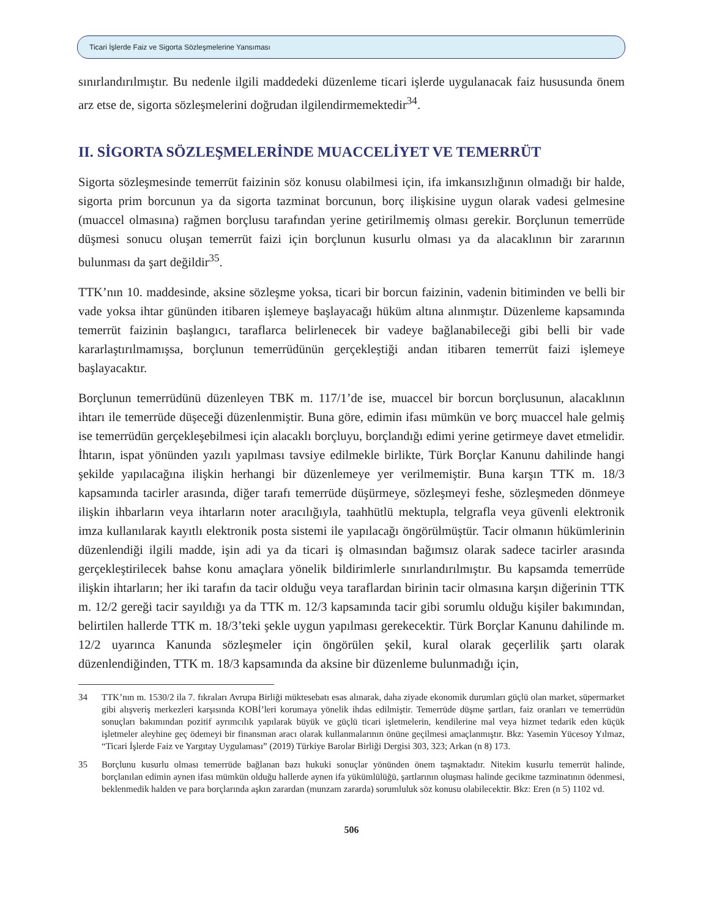Ticari İşlerde Faiz ve Sigorta Sözleşmelerine Yansıması
sınırlandırılmıştır. Bu nedenle ilgili maddedeki düzenleme ticari işlerde uygulanacak faiz hususunda önem arz etse de, sigorta sözleşmelerini doğrudan ilgilendirmemektedir<sup>34</sup>.
II. SİGORTA SÖZLEŞMELERİNDE MUACCELİYET VE TEMERRÜT
Sigorta sözleşmesinde temerrüt faizinin söz konusu olabilmesi için, ifa imkansızlığının olmadığı bir halde, sigorta prim borcunun ya da sigorta tazminat borcunun, borç ilişkisine uygun olarak vadesi gelmesine (muaccel olmasına) rağmen borçlusu tarafından yerine getirilmemiş olması gerekir. Borçlunun temerrüde düşmesi sonucu oluşan temerrüt faizi için borçlunun kusurlu olması ya da alacaklının bir zararının bulunması da şart değildir<sup>35</sup>.
TTK’nın 10. maddesinde, aksine sözleşme yoksa, ticari bir borcun faizinin, vadenin bitiminden ve belli bir vade yoksa ihtar gününden itibaren işlemeye başlayacağı hüküm altına alınmıştır. Düzenleme kapsamında temerrüt faizinin başlangıcı, taraflarca belirlenecek bir vadeye bağlanabileceği gibi belli bir vade kararlaştırılmamışsa, borçlunun temerrüdünün gerçekleştiği andan itibaren temerrüt faizi işlemeye başlayacaktır.
Borçlunun temerrüdünü düzenleyen TBK m. 117/1’de ise, muaccel bir borcun borçlusunun, alacaklının ihtarı ile temerrüde düşeceği düzenlenmiştir. Buna göre, edimin ifası mümkün ve borç muaccel hale gelmiş ise temerrüdün gerçekleşebilmesi için alacaklı borçluyu, borçlandığı edimi yerine getirmeye davet etmelidir. İhtarın, ispat yönünden yazılı yapılması tavsiye edilmekle birlikte, Türk Borçlar Kanunu dahilinde hangi şekilde yapılacağına ilişkin herhangi bir düzenlemeye yer verilmemiştir. Buna karşın TTK m. 18/3 kapsamında tacirler arasında, diğer tarafı temerrüde düşürmeye, sözleşmeyi feshe, sözleşmeden dönmeye ilişkin ihbarların veya ihtarların noter aracılığıyla, taahhütlü mektupla, telgrafla veya güvenli elektronik imza kullanılarak kayıtlı elektronik posta sistemi ile yapılacağı öngörülmüştür. Tacir olmanın hükümlerinin düzenlendiği ilgili madde, işin adi ya da ticari iş olmasından bağımsız olarak sadece tacirler arasında gerçekleştirilecek bahse konu amaçlara yönelik bildirimlerle sınırlandırılmıştır. Bu kapsamda temerrüde ilişkin ihtarların; her iki tarafın da tacir olduğu veya taraflardan birinin tacir olmasına karşın diğerinin TTK m. 12/2 gereği tacir sayıldığı ya da TTK m. 12/3 kapsamında tacir gibi sorumlu olduğu kişiler bakımından, belirtilen hallerde TTK m. 18/3’teki şekle uygun yapılması gerekecektir. Türk Borçlar Kanunu dahilinde m. 12/2 uyarınca Kanunda sözleşmeler için öngörülen şekil, kural olarak geçerlilik şartı olarak düzenlendiğinden, TTK m. 18/3 kapsamında da aksine bir düzenleme bulunmadığı için,
34 TTK’nın m. 1530/2 ila 7. fıkraları Avrupa Birliği müktesebatı esas alınarak, daha ziyade ekonomik durumları güçlü olan market, süpermarket gibi alışveriş merkezleri karşısında KOBİ’leri korumaya yönelik ihdas edilmiştir. Temerrüde düşme şartları, faiz oranları ve temerrüdün sonuçları bakımından pozitif ayrımcılık yapılarak büyük ve güçlü ticari işletmelerin, kendilerine mal veya hizmet tedarik eden küçük işletmeler aleyhine geç ödemeyi bir finansman aracı olarak kullanmalarının önüne geçilmesi amaçlanmıştır. Bkz: Yasemin Yücesoy Yılmaz, “Ticari İşlerde Faiz ve Yargıtay Uygulaması” (2019) Türkiye Barolar Birliği Dergisi 303, 323; Arkan (n 8) 173.
35 Borçlunu kusurlu olması temerrüde bağlanan bazı hukuki sonuçlar yönünden önem taşmaktadır. Nitekim kusurlu temerrüt halinde, borçlanılan edimin aynen ifası mümkün olduğu hallerde aynen ifa yükümlülüğü, şartlarının oluşması halinde gecikme tazminatının ödenmesi, beklenmedik halden ve para borçlarında aşkın zarardan (munzam zararda) sorumluluk söz konusu olabilecektir. Bkz: Eren (n 5) 1102 vd.
506